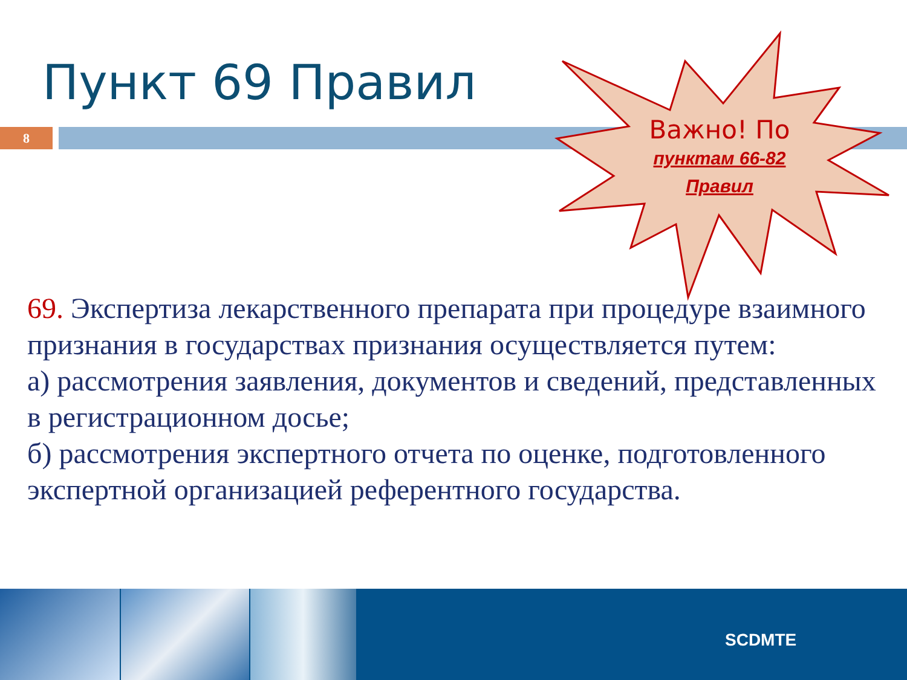Пункт 69 Правил
8
Важно! По
пунктам 66-82
Правил
69. Экспертиза лекарственного препарата при процедуре взаимного признания в государствах признания осуществляется путем:
а) рассмотрения заявления, документов и сведений, представленных в регистрационном досье;
б) рассмотрения экспертного отчета по оценке, подготовленного экспертной организацией референтного государства.
SCDMTE